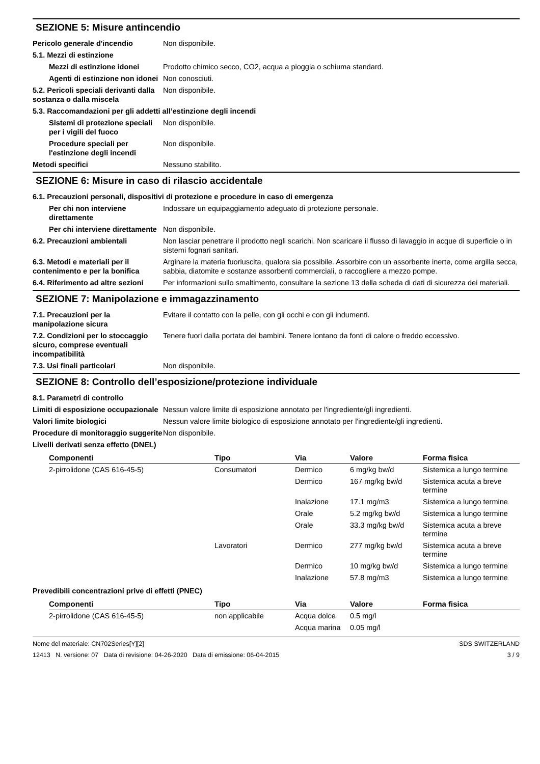SEZIONE 5: Misure antincendio
Pericolo generale d'incendio Non disponibile.
5.1. Mezzi di estinzione
Mezzi di estinzione idonei
Prodotto chimico secco, CO2, acqua a pioggia o schiuma standard.
Agenti di estinzione non idonei
Non conosciuti.
5.2. Pericoli speciali derivanti dalla sostanza o dalla miscela
Non disponibile.
5.3. Raccomandazioni per gli addetti all’estinzione degli incendi
Sistemi di protezione speciali per i vigili del fuoco
Non disponibile.
Procedure speciali per l'estinzione degli incendi
Non disponibile.
Metodi specifici Nessuno stabilito.
SEZIONE 6: Misure in caso di rilascio accidentale
6.1. Precauzioni personali, dispositivi di protezione e procedure in caso di emergenza
Per chi non interviene direttamente
Indossare un equipaggiamento adeguato di protezione personale.
Per chi interviene direttamente
Non disponibile.
6.2. Precauzioni ambientali Non lasciar penetrare il prodotto negli scarichi. Non scaricare il flusso di lavaggio in acque di superficie o in sistemi fognari sanitari.
6.3. Metodi e materiali per il contenimento e per la bonifica
Arginare la materia fuoriuscita, qualora sia possibile. Assorbire con un assorbente inerte, come argilla secca, sabbia, diatomite e sostanze assorbenti commerciali, o raccogliere a mezzo pompe.
6.4. Riferimento ad altre sezioni
Per informazioni sullo smaltimento, consultare la sezione 13 della scheda di dati di sicurezza dei materiali.
SEZIONE 7: Manipolazione e immagazzinamento
7.1. Precauzioni per la manipolazione sicura
Evitare il contatto con la pelle, con gli occhi e con gli indumenti.
7.2. Condizioni per lo stoccaggio sicuro, comprese eventuali incompatibilità
Tenere fuori dalla portata dei bambini. Tenere lontano da fonti di calore o freddo eccessivo.
7.3. Usi finali particolari Non disponibile.
SEZIONE 8: Controllo dell’esposizione/protezione individuale
8.1. Parametri di controllo
Limiti di esposizione occupazionale
Nessun valore limite di esposizione annotato per l'ingrediente/gli ingredienti.
Valori limite biologici Nessun valore limite biologico di esposizione annotato per l'ingrediente/gli ingredienti.
Procedure di monitoraggio suggerite
Non disponibile.
Livelli derivati senza effetto (DNEL)
| Componenti | Tipo | Via | Valore | Forma fisica |
| --- | --- | --- | --- | --- |
| 2-pirrolidone (CAS 616-45-5) | Consumatori | Dermico | 6 mg/kg bw/d | Sistemica a lungo termine |
| | | Dermico | 167 mg/kg bw/d | Sistemica acuta a breve termine |
| | | Inalazione | 17.1 mg/m3 | Sistemica a lungo termine |
| | | Orale | 5.2 mg/kg bw/d | Sistemica a lungo termine |
| | | Orale | 33.3 mg/kg bw/d | Sistemica acuta a breve termine |
| | Lavoratori | Dermico | 277 mg/kg bw/d | Sistemica acuta a breve termine |
| | | Dermico | 10 mg/kg bw/d | Sistemica a lungo termine |
| | | Inalazione | 57.8 mg/m3 | Sistemica a lungo termine |
Prevedibili concentrazioni prive di effetti (PNEC)
| Componenti | Tipo | Via | Valore | Forma fisica |
| --- | --- | --- | --- | --- |
| 2-pirrolidone (CAS 616-45-5) | non applicabile | Acqua dolce | 0.5 mg/l | |
| | | Acqua marina | 0.05 mg/l | |
Nome del materiale: CN702Series[Y][2]
12413 N. versione: 07 Data di revisione: 04-26-2020 Data di emissione: 06-04-2015
SDS SWITZERLAND
3 / 9